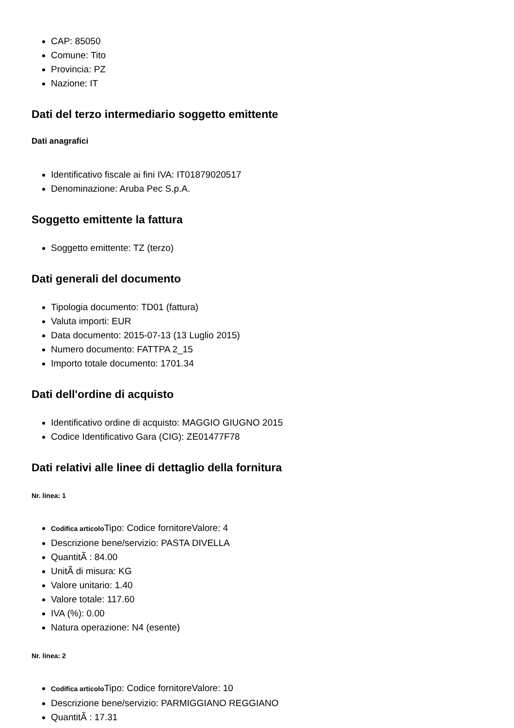CAP: 85050
Comune: Tito
Provincia: PZ
Nazione: IT
Dati del terzo intermediario soggetto emittente
Dati anagrafici
Identificativo fiscale ai fini IVA: IT01879020517
Denominazione: Aruba Pec S.p.A.
Soggetto emittente la fattura
Soggetto emittente: TZ (terzo)
Dati generali del documento
Tipologia documento: TD01 (fattura)
Valuta importi: EUR
Data documento: 2015-07-13 (13 Luglio 2015)
Numero documento: FATTPA 2_15
Importo totale documento: 1701.34
Dati dell'ordine di acquisto
Identificativo ordine di acquisto: MAGGIO GIUGNO 2015
Codice Identificativo Gara (CIG): ZE01477F78
Dati relativi alle linee di dettaglio della fornitura
Nr. linea: 1
Codifica articolo Tipo: Codice fornitoreValore: 4
Descrizione bene/servizio: PASTA DIVELLA
QuantitÃ : 84.00
UnitÃ di misura: KG
Valore unitario: 1.40
Valore totale: 117.60
IVA (%): 0.00
Natura operazione: N4 (esente)
Nr. linea: 2
Codifica articolo Tipo: Codice fornitoreValore: 10
Descrizione bene/servizio: PARMIGGIANO REGGIANO
QuantitÃ : 17.31